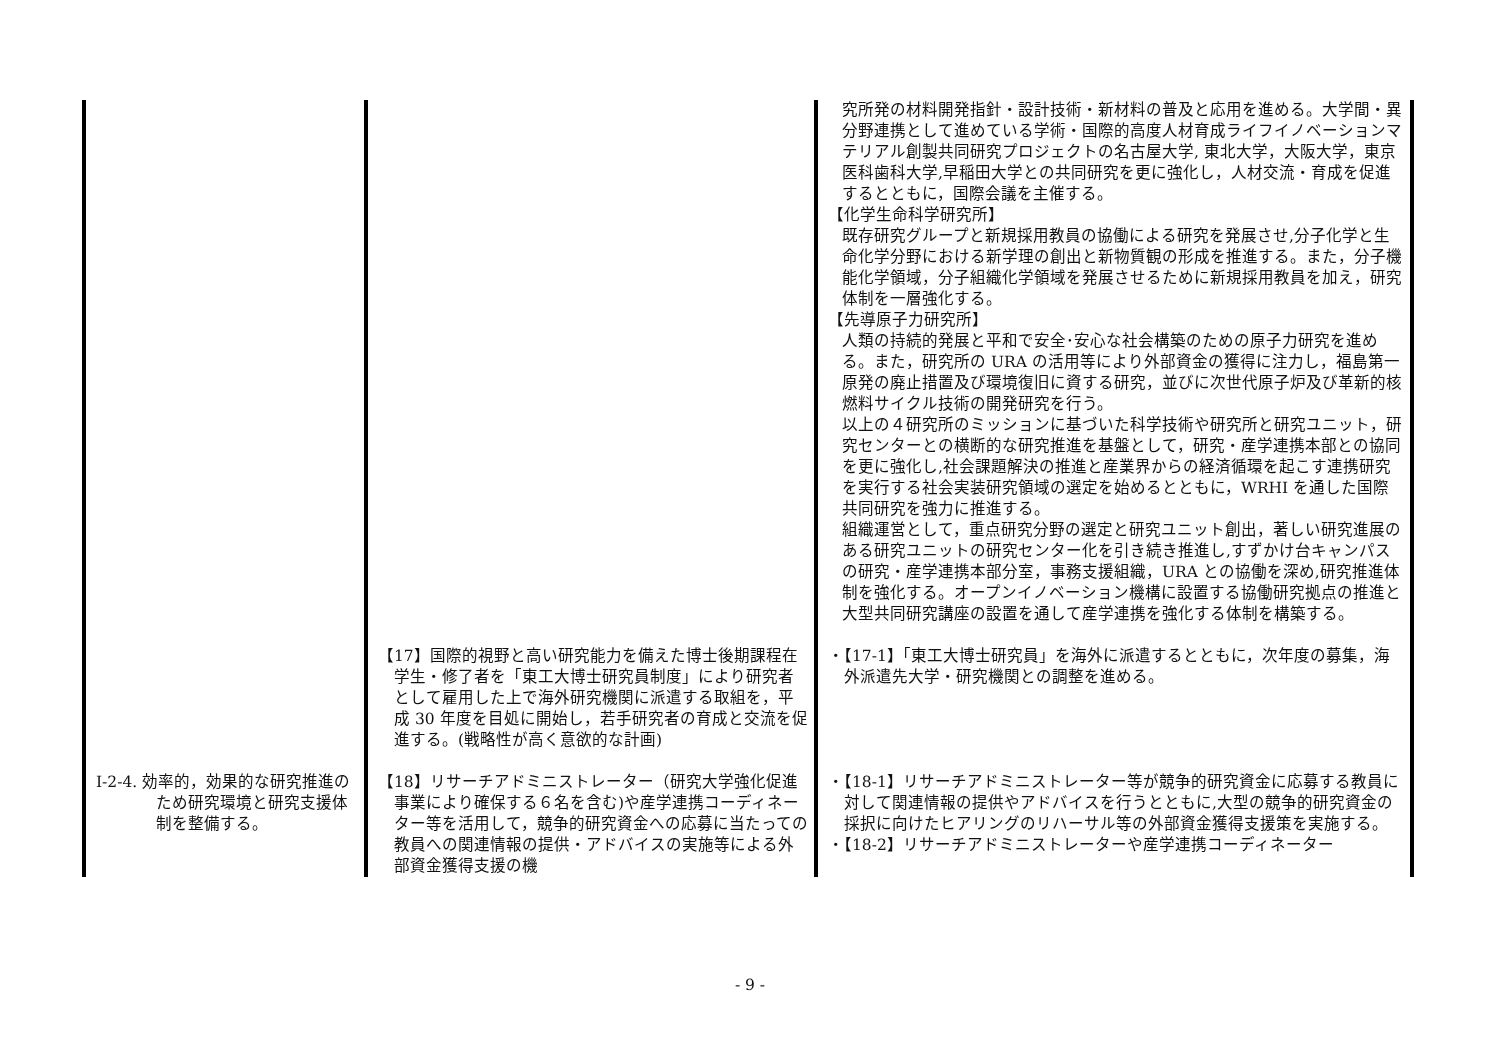| | | 究所発の材料開発指針・設計技術・新材料の普及と応用を進める。大学間・異分野連携として進めている学術・国際的高度人材育成ライフイノベーションマテリアル創製共同研究プロジェクトの名古屋大学, 東北大学，大阪大学，東京医科歯科大学,早稲田大学との共同研究を更に強化し，人材交流・育成を促進するとともに，国際会議を主催する。 【化学生命科学研究所】 既存研究グループと新規採用教員の協働による研究を発展させ,分子化学と生命化学分野における新学理の創出と新物質観の形成を推進する。また，分子機能化学領域，分子組織化学領域を発展させるために新規採用教員を加え，研究体制を一層強化する。 【先導原子力研究所】 人類の持続的発展と平和で安全･安心な社会構築のための原子力研究を進める。また，研究所の URA の活用等により外部資金の獲得に注力し，福島第一原発の廃止措置及び環境復旧に資する研究，並びに次世代原子炉及び革新的核燃料サイクル技術の開発研究を行う。 以上の４研究所のミッションに基づいた科学技術や研究所と研究ユニット，研究センターとの横断的な研究推進を基盤として，研究・産学連携本部との協同を更に強化し,社会課題解決の推進と産業界からの経済循環を起こす連携研究を実行する社会実装研究領域の選定を始めるとともに，WRHI を通した国際共同研究を強力に推進する。 組織運営として，重点研究分野の選定と研究ユニット創出，著しい研究進展のある研究ユニットの研究センター化を引き続き推進し,すずかけ台キャンパスの研究・産学連携本部分室，事務支援組織，URA との協働を深め,研究推進体制を強化する。オープンイノベーション機構に設置する協働研究拠点の推進と大型共同研究講座の設置を通して産学連携を強化する体制を構築する。 |
| | 【17】国際的視野と高い研究能力を備えた博士後期課程在学生・修了者を「東工大博士研究員制度」により研究者として雇用した上で海外研究機関に派遣する取組を，平成 30 年度を目処に開始し，若手研究者の育成と交流を促進する。(戦略性が高く意欲的な計画) | ・【17-1】「東工大博士研究員」を海外に派遣するとともに，次年度の募集，海外派遣先大学・研究機関との調整を進める。 |
| Ⅰ-2-4. 効率的，効果的な研究推進のため研究環境と研究支援体制を整備する。 | 【18】リサーチアドミニストレーター（研究大学強化促進事業により確保する６名を含む)や産学連携コーディネーター等を活用して，競争的研究資金への応募に当たっての教員への関連情報の提供・アドバイスの実施等による外部資金獲得支援の機 | ・【18-1】リサーチアドミニストレーター等が競争的研究資金に応募する教員に対して関連情報の提供やアドバイスを行うとともに,大型の競争的研究資金の採択に向けたヒアリングのリハーサル等の外部資金獲得支援策を実施する。 ・【18-2】リサーチアドミニストレーターや産学連携コーディネーター |
- 9 -